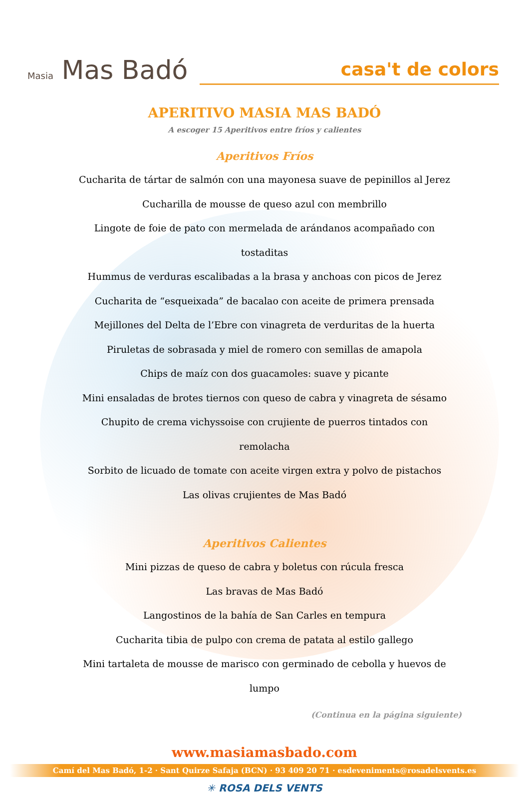Masia Mas Badó
casa't de colors
APERITIVO MASIA MAS BADÓ
A escoger 15 Aperitivos entre fríos y calientes
Aperitivos Fríos
Cucharita de tártar de salmón con una mayonesa suave de pepinillos al Jerez
Cucharilla de mousse de queso azul con membrillo
Lingote de foie de pato con mermelada de arándanos acompañado con tostaditas
Hummus de verduras escalibadas a la brasa y anchoas con picos de Jerez
Cucharita de “esqueixada” de bacalao con aceite de primera prensada
Mejillones del Delta de l’Ebre con vinagreta de verduritas de la huerta
Piruletas de sobrasada y miel de romero con semillas de amapola
Chips de maíz con dos guacamoles: suave y picante
Mini ensaladas de brotes tiernos con queso de cabra y vinagreta de sésamo
Chupito de crema vichyssoise con crujiente de puerros tintados con remolacha
Sorbito de licuado de tomate con aceite virgen extra y polvo de pistachos
Las olivas crujientes de Mas Badó
Aperitivos Calientes
Mini pizzas de queso de cabra y boletus con rúcula fresca
Las bravas de Mas Badó
Langostinos de la bahía de San Carles en tempura
Cucharita tibia de pulpo con crema de patata al estilo gallego
Mini tartaleta de mousse de marisco con germinado de cebolla y huevos de lumpo
(Continua en la página siguiente)
www.masiamasbado.com
Camí del Mas Badó, 1-2 · Sant Quirze Safaja (BCN) · 93 409 20 71 · esdeveniments@rosadelsvents.es
✳ ROSA DELS VENTS